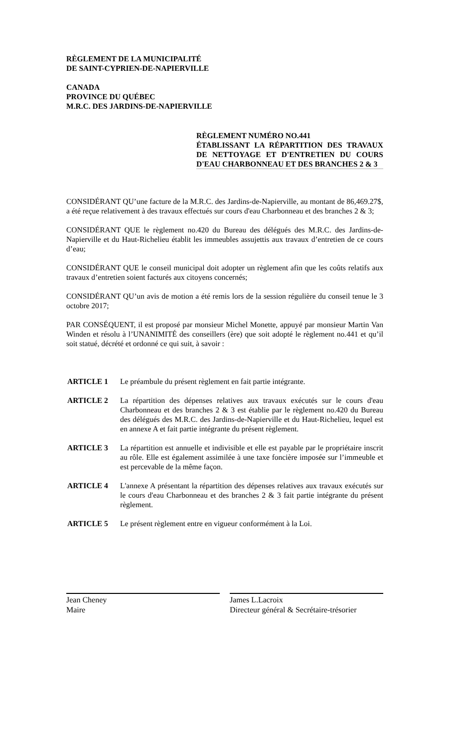RÈGLEMENT DE LA MUNICIPALITÉ
DE SAINT-CYPRIEN-DE-NAPIERVILLE
CANADA
PROVINCE DU QUÉBEC
M.R.C. DES JARDINS-DE-NAPIERVILLE
RÈGLEMENT NUMÉRO NO.441
ÉTABLISSANT LA RÉPARTITION DES TRAVAUX DE NETTOYAGE ET D'ENTRETIEN DU COURS D'EAU CHARBONNEAU ET DES BRANCHES 2 & 3
CONSIDÉRANT QU’une facture de la M.R.C. des Jardins-de-Napierville, au montant de 86,469.27$, a été reçue relativement à des travaux effectués sur cours d'eau Charbonneau et des branches 2 & 3;
CONSIDÉRANT QUE le règlement no.420 du Bureau des délégués des M.R.C. des Jardins-de-Napierville et du Haut-Richelieu établit les immeubles assujettis aux travaux d’entretien de ce cours d’eau;
CONSIDÉRANT QUE le conseil municipal doit adopter un règlement afin que les coûts relatifs aux travaux d’entretien soient facturés aux citoyens concernés;
CONSIDÉRANT QU’un avis de motion a été remis lors de la session régulière du conseil tenue le 3 octobre 2017;
PAR CONSÉQUENT, il est proposé par monsieur Michel Monette, appuyé par monsieur Martin Van Winden et résolu à l’UNANIMITÉ des conseillers (ère) que soit adopté le règlement no.441 et qu’il soit statué, décrété et ordonné ce qui suit, à savoir :
ARTICLE 1 Le préambule du présent règlement en fait partie intégrante.
ARTICLE 2 La répartition des dépenses relatives aux travaux exécutés sur le cours d'eau Charbonneau et des branches 2 & 3 est établie par le règlement no.420 du Bureau des délégués des M.R.C. des Jardins-de-Napierville et du Haut-Richelieu, lequel est en annexe A et fait partie intégrante du présent règlement.
ARTICLE 3 La répartition est annuelle et indivisible et elle est payable par le propriétaire inscrit au rôle. Elle est également assimilée à une taxe foncière imposée sur l’immeuble et est percevable de la même façon.
ARTICLE 4 L'annexe A présentant la répartition des dépenses relatives aux travaux exécutés sur le cours d'eau Charbonneau et des branches 2 & 3 fait partie intégrante du présent règlement.
ARTICLE 5 Le présent règlement entre en vigueur conformément à la Loi.
Jean Cheney
Maire
James L.Lacroix
Directeur général & Secrétaire-trésorier